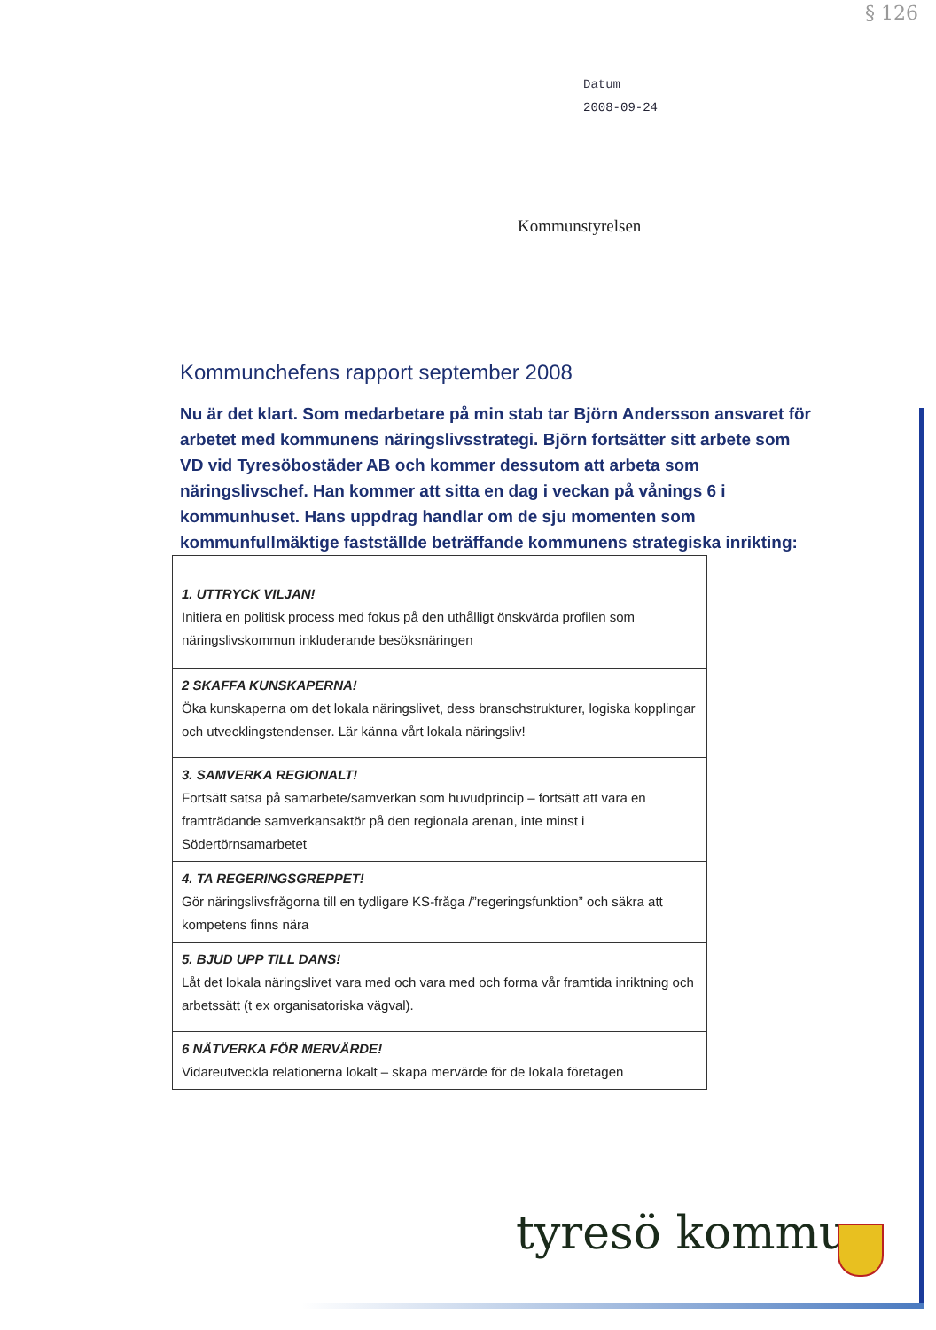§ 126
Datum
2008-09-24
Kommunstyrelsen
Kommunchefens rapport september 2008
Nu är det klart. Som medarbetare på min stab tar Björn Andersson ansvaret för arbetet med kommunens näringslivsstrategi. Björn fortsätter sitt arbete som VD vid Tyresöbostäder AB och kommer dessutom att arbeta som näringslivschef. Han kommer att sitta en dag i veckan på vånings 6 i kommunhuset. Hans uppdrag handlar om de sju momenten som kommunfullmäktige fastställde beträffande kommunens strategiska inrikting:
| 1. UTTRYCK VILJAN! Initiera en politisk process med fokus på den uthålligt önskvärda profilen som näringslivskommun inkluderande besöksnäringen |
| 2 SKAFFA KUNSKAPERNA! Öka kunskaperna om det lokala näringslivet, dess branschstrukturer, logiska kopplingar och utvecklingstendenser. Lär känna vårt lokala näringsliv! |
| 3. SAMVERKA REGIONALT! Fortsätt satsa på samarbete/samverkan som huvudprincip – fortsätt att vara en framträdande samverkansaktör på den regionala arenan, inte minst i Södertörnsamarbetet |
| 4. TA REGERINGSGREPPET! Gör näringslivsfrågorna till en tydligare KS-fråga /”regeringsfunktion” och säkra att kompetens finns nära |
| 5. BJUD UPP TILL DANS! Låt det lokala näringslivet vara med och vara med och forma vår framtida inriktning och arbetssätt (t ex organisatoriska vägval). |
| 6 NÄTVERKA FÖR MERVÄRDE! Vidareutveckla relationerna lokalt – skapa mervärde för de lokala företagen |
tyresö kommun